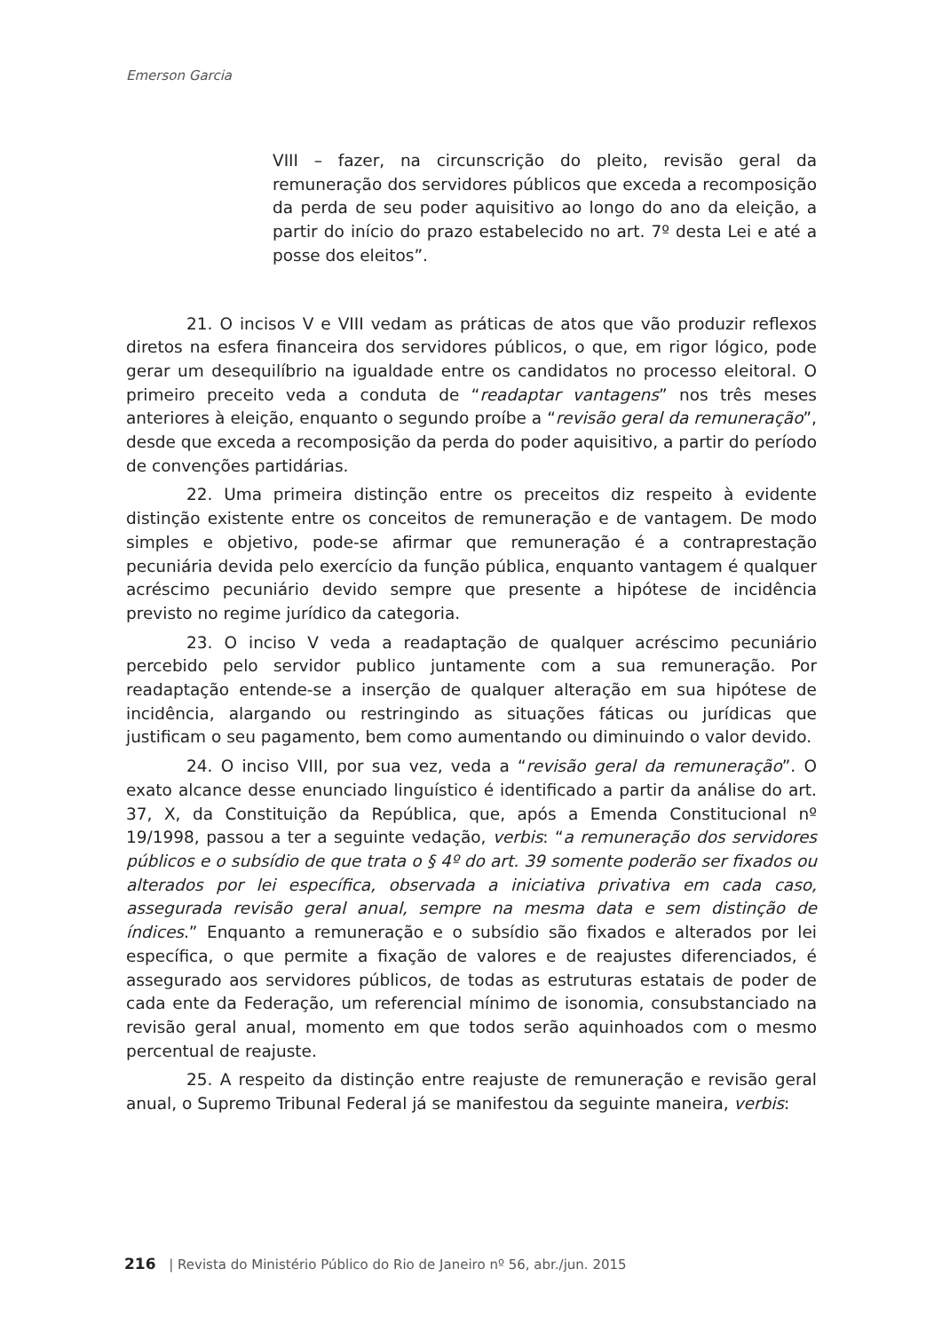Emerson Garcia
VIII – fazer, na circunscrição do pleito, revisão geral da remuneração dos servidores públicos que exceda a recomposição da perda de seu poder aquisitivo ao longo do ano da eleição, a partir do início do prazo estabelecido no art. 7º desta Lei e até a posse dos eleitos”.
21. O incisos V e VIII vedam as práticas de atos que vão produzir reflexos diretos na esfera financeira dos servidores públicos, o que, em rigor lógico, pode gerar um desequilíbrio na igualdade entre os candidatos no processo eleitoral. O primeiro preceito veda a conduta de “readaptar vantagens” nos três meses anteriores à eleição, enquanto o segundo proíbe a “revisão geral da remuneração”, desde que exceda a recomposição da perda do poder aquisitivo, a partir do período de convenções partidárias.
22. Uma primeira distinção entre os preceitos diz respeito à evidente distinção existente entre os conceitos de remuneração e de vantagem. De modo simples e objetivo, pode-se afirmar que remuneração é a contraprestação pecuniária devida pelo exercício da função pública, enquanto vantagem é qualquer acréscimo pecuniário devido sempre que presente a hipótese de incidência previsto no regime jurídico da categoria.
23. O inciso V veda a readaptação de qualquer acréscimo pecuniário percebido pelo servidor publico juntamente com a sua remuneração. Por readaptação entende-se a inserção de qualquer alteração em sua hipótese de incidência, alargando ou restringindo as situações fáticas ou jurídicas que justificam o seu pagamento, bem como aumentando ou diminuindo o valor devido.
24. O inciso VIII, por sua vez, veda a “revisão geral da remuneração”. O exato alcance desse enunciado linguístico é identificado a partir da análise do art. 37, X, da Constituição da República, que, após a Emenda Constitucional nº 19/1998, passou a ter a seguinte vedação, verbis: “a remuneração dos servidores públicos e o subsídio de que trata o § 4º do art. 39 somente poderão ser fixados ou alterados por lei específica, observada a iniciativa privativa em cada caso, assegurada revisão geral anual, sempre na mesma data e sem distinção de índices.” Enquanto a remuneração e o subsídio são fixados e alterados por lei específica, o que permite a fixação de valores e de reajustes diferenciados, é assegurado aos servidores públicos, de todas as estruturas estatais de poder de cada ente da Federação, um referencial mínimo de isonomia, consubstanciado na revisão geral anual, momento em que todos serão aquinhoados com o mesmo percentual de reajuste.
25. A respeito da distinção entre reajuste de remuneração e revisão geral anual, o Supremo Tribunal Federal já se manifestou da seguinte maneira, verbis:
216 | Revista do Ministério Público do Rio de Janeiro nº 56, abr./jun. 2015